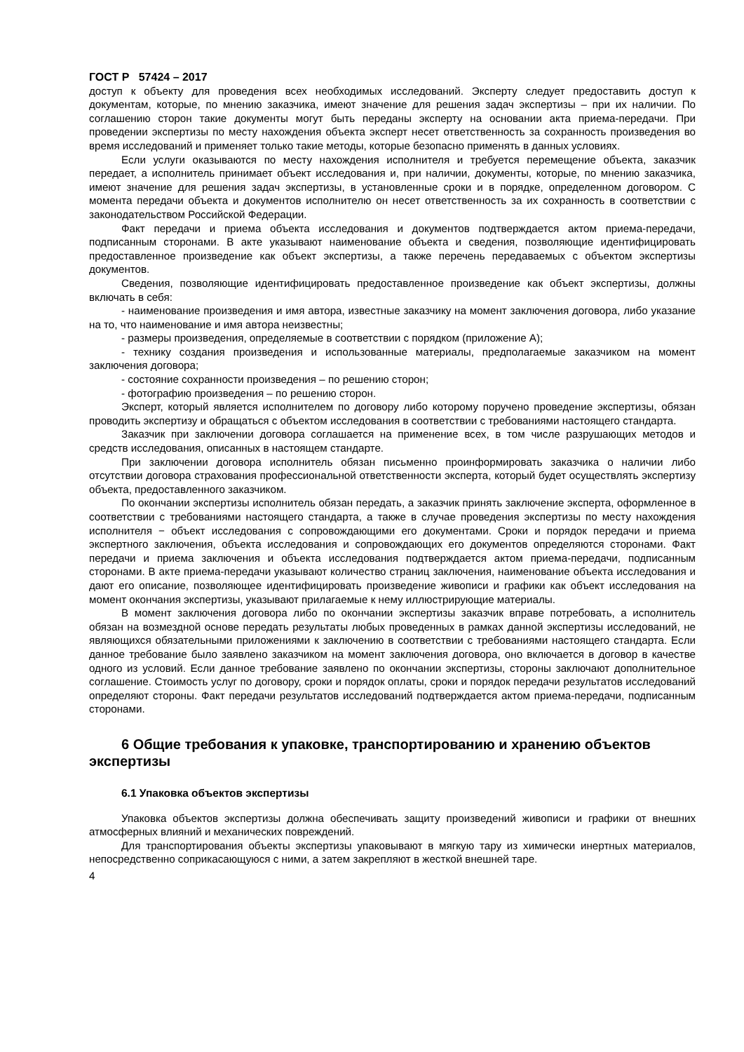ГОСТ Р 57424 – 2017
доступ к объекту для проведения всех необходимых исследований. Эксперту следует предоставить доступ к документам, которые, по мнению заказчика, имеют значение для решения задач экспертизы – при их наличии. По соглашению сторон такие документы могут быть переданы эксперту на основании акта приема-передачи. При проведении экспертизы по месту нахождения объекта эксперт несет ответственность за сохранность произведения во время исследований и применяет только такие методы, которые безопасно применять в данных условиях.
Если услуги оказываются по месту нахождения исполнителя и требуется перемещение объекта, заказчик передает, а исполнитель принимает объект исследования и, при наличии, документы, которые, по мнению заказчика, имеют значение для решения задач экспертизы, в установленные сроки и в порядке, определенном договором. С момента передачи объекта и документов исполнителю он несет ответственность за их сохранность в соответствии с законодательством Российской Федерации.
Факт передачи и приема объекта исследования и документов подтверждается актом приема-передачи, подписанным сторонами. В акте указывают наименование объекта и сведения, позволяющие идентифицировать предоставленное произведение как объект экспертизы, а также перечень передаваемых с объектом экспертизы документов.
Сведения, позволяющие идентифицировать предоставленное произведение как объект экспертизы, должны включать в себя:
- наименование произведения и имя автора, известные заказчику на момент заключения договора, либо указание на то, что наименование и имя автора неизвестны;
- размеры произведения, определяемые в соответствии с порядком (приложение А);
- технику создания произведения и использованные материалы, предполагаемые заказчиком на момент заключения договора;
- состояние сохранности произведения – по решению сторон;
- фотографию произведения – по решению сторон.
Эксперт, который является исполнителем по договору либо которому поручено проведение экспертизы, обязан проводить экспертизу и обращаться с объектом исследования в соответствии с требованиями настоящего стандарта.
Заказчик при заключении договора соглашается на применение всех, в том числе разрушающих методов и средств исследования, описанных в настоящем стандарте.
При заключении договора исполнитель обязан письменно проинформировать заказчика о наличии либо отсутствии договора страхования профессиональной ответственности эксперта, который будет осуществлять экспертизу объекта, предоставленного заказчиком.
По окончании экспертизы исполнитель обязан передать, а заказчик принять заключение эксперта, оформленное в соответствии с требованиями настоящего стандарта, а также в случае проведения экспертизы по месту нахождения исполнителя − объект исследования с сопровождающими его документами. Сроки и порядок передачи и приема экспертного заключения, объекта исследования и сопровождающих его документов определяются сторонами. Факт передачи и приема заключения и объекта исследования подтверждается актом приема-передачи, подписанным сторонами. В акте приема-передачи указывают количество страниц заключения, наименование объекта исследования и дают его описание, позволяющее идентифицировать произведение живописи и графики как объект исследования на момент окончания экспертизы, указывают прилагаемые к нему иллюстрирующие материалы.
В момент заключения договора либо по окончании экспертизы заказчик вправе потребовать, а исполнитель обязан на возмездной основе передать результаты любых проведенных в рамках данной экспертизы исследований, не являющихся обязательными приложениями к заключению в соответствии с требованиями настоящего стандарта. Если данное требование было заявлено заказчиком на момент заключения договора, оно включается в договор в качестве одного из условий. Если данное требование заявлено по окончании экспертизы, стороны заключают дополнительное соглашение. Стоимость услуг по договору, сроки и порядок оплаты, сроки и порядок передачи результатов исследований определяют стороны. Факт передачи результатов исследований подтверждается актом приема-передачи, подписанным сторонами.
6 Общие требования к упаковке, транспортированию и хранению объектов экспертизы
6.1 Упаковка объектов экспертизы
Упаковка объектов экспертизы должна обеспечивать защиту произведений живописи и графики от внешних атмосферных влияний и механических повреждений.
Для транспортирования объекты экспертизы упаковывают в мягкую тару из химически инертных материалов, непосредственно соприкасающуюся с ними, а затем закрепляют в жесткой внешней таре.
4